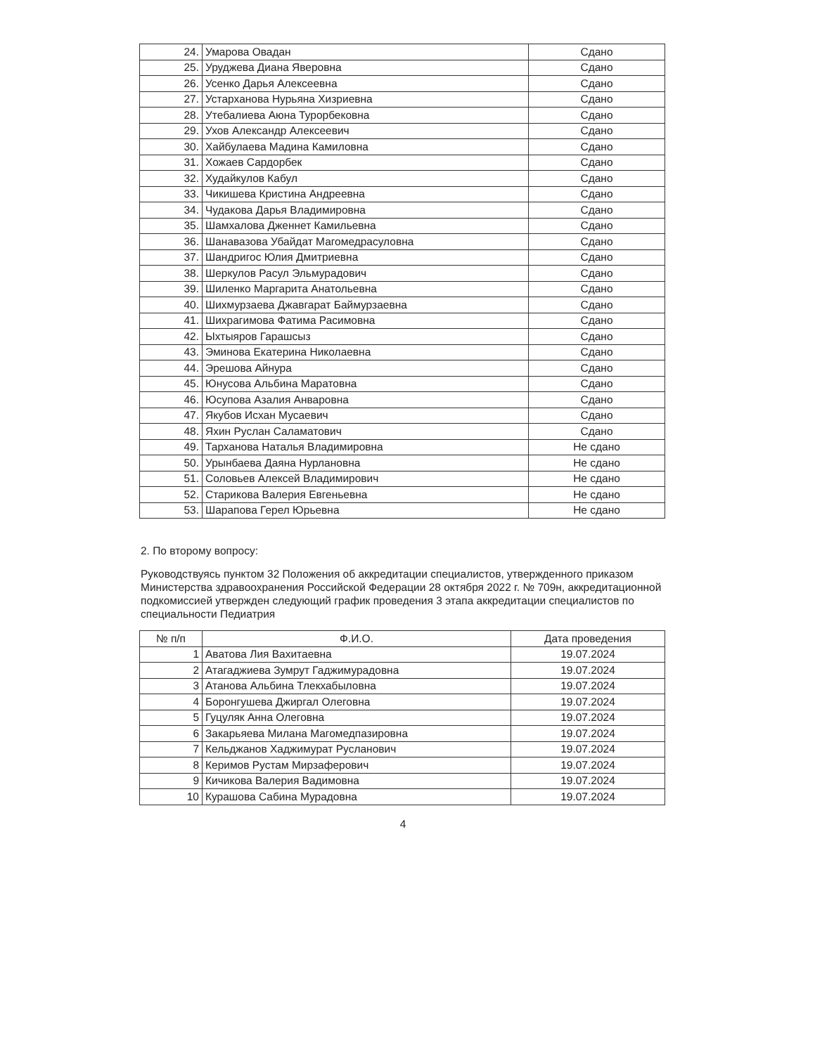| 24. | Умарова Овадан | Сдано |
| 25. | Уруджева Диана Яверовна | Сдано |
| 26. | Усенко Дарья Алексеевна | Сдано |
| 27. | Устарханова Нурьяна Хизриевна | Сдано |
| 28. | Утебалиева Аюна Турорбековна | Сдано |
| 29. | Ухов Александр Алексеевич | Сдано |
| 30. | Хайбулаева Мадина Камиловна | Сдано |
| 31. | Хожаев Сардорбек | Сдано |
| 32. | Худайкулов Кабул | Сдано |
| 33. | Чикишева Кристина Андреевна | Сдано |
| 34. | Чудакова Дарья Владимировна | Сдано |
| 35. | Шамхалова Дженнет Камильевна | Сдано |
| 36. | Шанавазова Убайдат Магомедрасуловна | Сдано |
| 37. | Шандригос Юлия Дмитриевна | Сдано |
| 38. | Шеркулов Расул Эльмурадович | Сдано |
| 39. | Шиленко Маргарита Анатольевна | Сдано |
| 40. | Шихмурзаева Джавгарат Баймурзаевна | Сдано |
| 41. | Шихрагимова Фатима Расимовна | Сдано |
| 42. | Ыхтыяров Гарашсыз | Сдано |
| 43. | Эминова Екатерина Николаевна | Сдано |
| 44. | Эрешова Айнура | Сдано |
| 45. | Юнусова Альбина Маратовна | Сдано |
| 46. | Юсупова Азалия Анваровна | Сдано |
| 47. | Якубов Исхан Мусаевич | Сдано |
| 48. | Яхин Руслан Саламатович | Сдано |
| 49. | Тарханова Наталья Владимировна | Не сдано |
| 50. | Урынбаева Даяна Нурлановна | Не сдано |
| 51. | Соловьев Алексей Владимирович | Не сдано |
| 52. | Старикова Валерия Евгеньевна | Не сдано |
| 53. | Шарапова Герел Юрьевна | Не сдано |
2. По второму вопросу:
Руководствуясь пунктом 32 Положения об аккредитации специалистов, утвержденного приказом Министерства здравоохранения Российской Федерации 28 октября 2022 г. № 709н, аккредитационной подкомиссией утвержден следующий график проведения 3 этапа аккредитации специалистов по специальности Педиатрия
| № п/п | Ф.И.О. | Дата проведения |
| --- | --- | --- |
| 1 | Аватова Лия Вахитаевна | 19.07.2024 |
| 2 | Атагаджиева Зумрут Гаджимурадовна | 19.07.2024 |
| 3 | Атанова Альбина Тлекхабыловна | 19.07.2024 |
| 4 | Боронгушева Джиргал Олеговна | 19.07.2024 |
| 5 | Гуцуляк Анна Олеговна | 19.07.2024 |
| 6 | Закарьяева Милана Магомедпазировна | 19.07.2024 |
| 7 | Кельджанов Хаджимурат Русланович | 19.07.2024 |
| 8 | Керимов Рустам Мирзаферович | 19.07.2024 |
| 9 | Кичикова Валерия Вадимовна | 19.07.2024 |
| 10 | Курашова Сабина Мурадовна | 19.07.2024 |
4